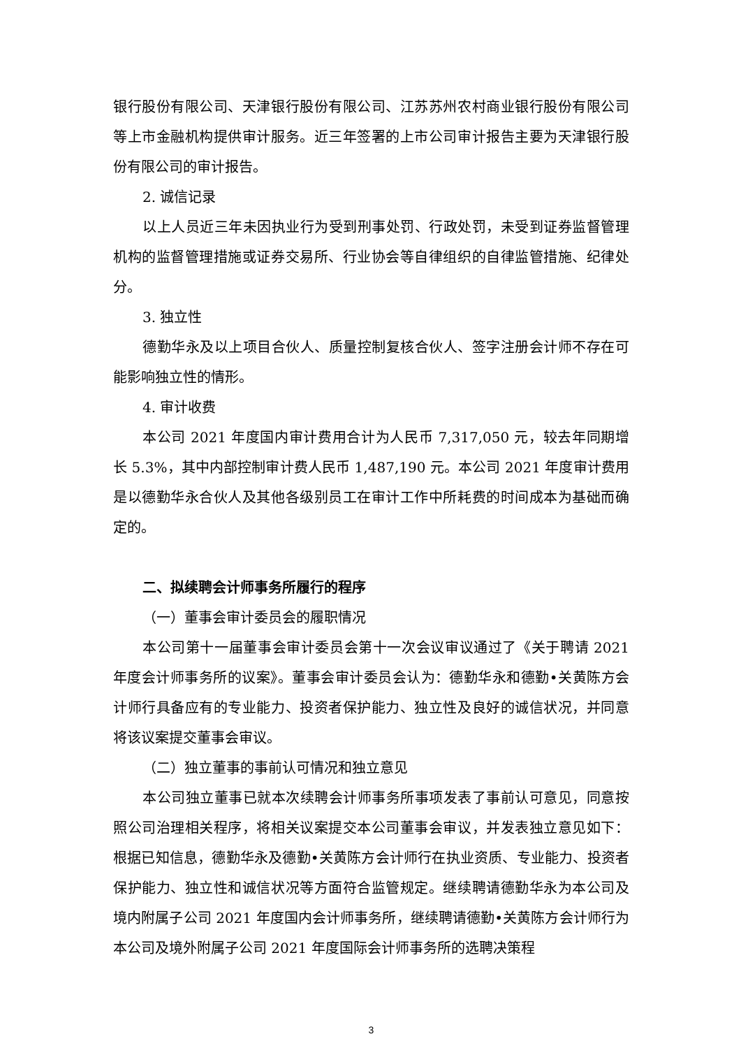银行股份有限公司、天津银行股份有限公司、江苏苏州农村商业银行股份有限公司等上市金融机构提供审计服务。近三年签署的上市公司审计报告主要为天津银行股份有限公司的审计报告。
2. 诚信记录
以上人员近三年未因执业行为受到刑事处罚、行政处罚，未受到证券监督管理机构的监督管理措施或证券交易所、行业协会等自律组织的自律监管措施、纪律处分。
3. 独立性
德勤华永及以上项目合伙人、质量控制复核合伙人、签字注册会计师不存在可能影响独立性的情形。
4. 审计收费
本公司 2021 年度国内审计费用合计为人民币 7,317,050 元，较去年同期增长 5.3%，其中内部控制审计费人民币 1,487,190 元。本公司 2021 年度审计费用是以德勤华永合伙人及其他各级别员工在审计工作中所耗费的时间成本为基础而确定的。
二、拟续聘会计师事务所履行的程序
（一）董事会审计委员会的履职情况
本公司第十一届董事会审计委员会第十一次会议审议通过了《关于聘请 2021 年度会计师事务所的议案》。董事会审计委员会认为：德勤华永和德勤•关黄陈方会计师行具备应有的专业能力、投资者保护能力、独立性及良好的诚信状况，并同意将该议案提交董事会审议。
（二）独立董事的事前认可情况和独立意见
本公司独立董事已就本次续聘会计师事务所事项发表了事前认可意见，同意按照公司治理相关程序，将相关议案提交本公司董事会审议，并发表独立意见如下：根据已知信息，德勤华永及德勤•关黄陈方会计师行在执业资质、专业能力、投资者保护能力、独立性和诚信状况等方面符合监管规定。继续聘请德勤华永为本公司及境内附属子公司 2021 年度国内会计师事务所，继续聘请德勤•关黄陈方会计师行为本公司及境外附属子公司 2021 年度国际会计师事务所的选聘决策程
3